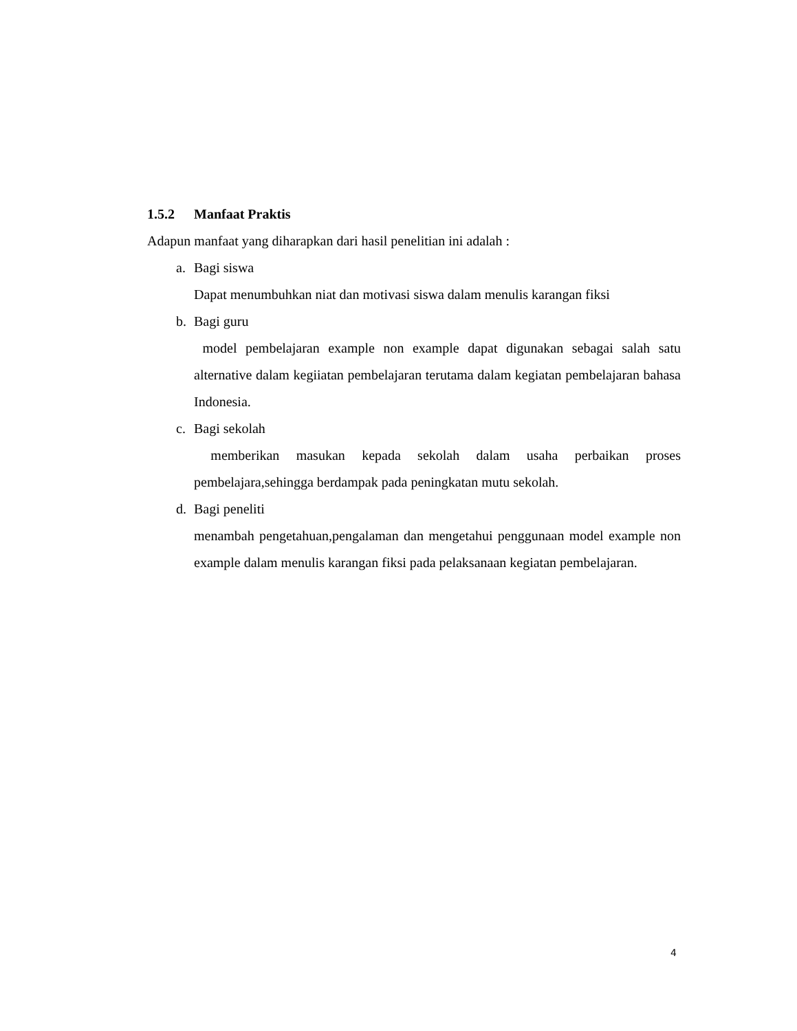1.5.2 Manfaat Praktis
Adapun manfaat yang diharapkan dari hasil penelitian ini adalah :
a. Bagi siswa
Dapat menumbuhkan niat dan motivasi siswa dalam menulis karangan fiksi
b. Bagi guru
model pembelajaran example non example dapat digunakan sebagai salah satu alternative dalam kegiiatan pembelajaran terutama dalam kegiatan pembelajaran bahasa Indonesia.
c. Bagi sekolah
memberikan masukan kepada sekolah dalam usaha perbaikan proses pembelajara,sehingga berdampak pada peningkatan mutu sekolah.
d. Bagi peneliti
menambah pengetahuan,pengalaman dan mengetahui penggunaan model example non example dalam menulis karangan fiksi pada pelaksanaan kegiatan pembelajaran.
4